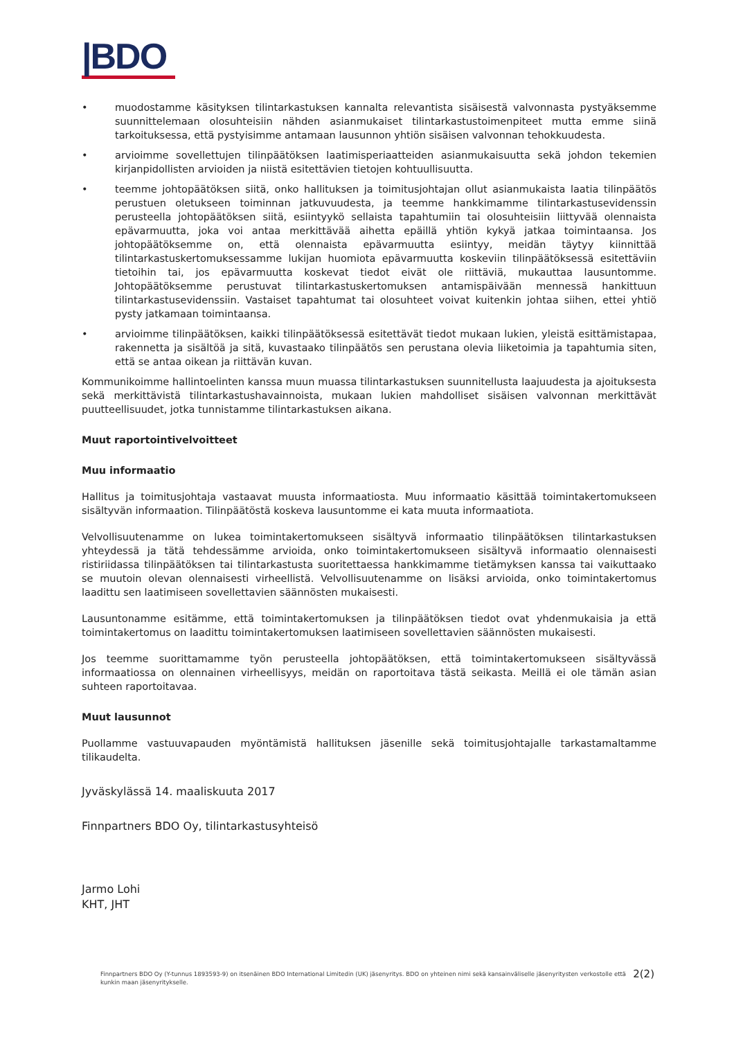|BDO
• muodostamme käsityksen tilintarkastuksen kannalta relevantista sisäisestä valvonnasta pystyäksemme suunnittelemaan olosuhteisiin nähden asianmukaiset tilintarkastustoimenpiteet mutta emme siinä tarkoituksessa, että pystyisimme antamaan lausunnon yhtiön sisäisen valvonnan tehokkuudesta.
• arvioimme sovellettujen tilinpäätöksen laatimisperiaatteiden asianmukaisuutta sekä johdon tekemien kirjanpidollisten arvioiden ja niistä esitettävien tietojen kohtuullisuutta.
• teemme johtopäätöksen siitä, onko hallituksen ja toimitusjohtajan ollut asianmukaista laatia tilinpäätös perustuen oletukseen toiminnan jatkuvuudesta, ja teemme hankkimamme tilintarkastusevidenssin perusteella johtopäätöksen siitä, esiintyykö sellaista tapahtumiin tai olosuhteisiin liittyvää olennaista epävarmuutta, joka voi antaa merkittävää aihetta epäillä yhtiön kykyä jatkaa toimintaansa. Jos johtopäätöksemme on, että olennaista epävarmuutta esiintyy, meidän täytyy kiinnittää tilintarkastuskertomuksessamme lukijan huomiota epävarmuutta koskeviin tilinpäätöksessä esitettäviin tietoihin tai, jos epävarmuutta koskevat tiedot eivät ole riittäviä, mukauttaa lausuntomme. Johtopäätöksemme perustuvat tilintarkastuskertomuksen antamispäivään mennessä hankittuun tilintarkastusevidenssiin. Vastaiset tapahtumat tai olosuhteet voivat kuitenkin johtaa siihen, ettei yhtiö pysty jatkamaan toimintaansa.
• arvioimme tilinpäätöksen, kaikki tilinpäätöksessä esitettävät tiedot mukaan lukien, yleistä esittämistapaa, rakennetta ja sisältöä ja sitä, kuvastaako tilinpäätös sen perustana olevia liiketoimia ja tapahtumia siten, että se antaa oikean ja riittävän kuvan.
Kommunikoimme hallintoelinten kanssa muun muassa tilintarkastuksen suunnitellusta laajuudesta ja ajoituksesta sekä merkittävistä tilintarkastushavainnoista, mukaan lukien mahdolliset sisäisen valvonnan merkittävät puutteellisuudet, jotka tunnistamme tilintarkastuksen aikana.
Muut raportointivelvoitteet
Muu informaatio
Hallitus ja toimitusjohtaja vastaavat muusta informaatiosta. Muu informaatio käsittää toimintakertomukseen sisältyvän informaation. Tilinpäätöstä koskeva lausuntomme ei kata muuta informaatiota.
Velvollisuutenamme on lukea toimintakertomukseen sisältyvä informaatio tilinpäätöksen tilintarkastuksen yhteydessä ja tätä tehdessämme arvioida, onko toimintakertomukseen sisältyvä informaatio olennaisesti ristiriidassa tilinpäätöksen tai tilintarkastusta suoritettaessa hankkimamme tietämyksen kanssa tai vaikuttaako se muutoin olevan olennaisesti virheellistä. Velvollisuutenamme on lisäksi arvioida, onko toimintakertomus laadittu sen laatimiseen sovellettavien säännösten mukaisesti.
Lausuntonamme esitämme, että toimintakertomuksen ja tilinpäätöksen tiedot ovat yhdenmukaisia ja että toimintakertomus on laadittu toimintakertomuksen laatimiseen sovellettavien säännösten mukaisesti.
Jos teemme suorittamamme työn perusteella johtopäätöksen, että toimintakertomukseen sisältyvässä informaatiossa on olennainen virheellisyys, meidän on raportoitava tästä seikasta. Meillä ei ole tämän asian suhteen raportoitavaa.
Muut lausunnot
Puollamme vastuuvapauden myöntämistä hallituksen jäsenille sekä toimitusjohtajalle tarkastamaltamme tilikaudelta.
Jyväskylässä 14. maaliskuuta 2017
Finnpartners BDO Oy, tilintarkastusyhteisö
Jarmo Lohi
KHT, JHT
Finnpartners BDO Oy (Y-tunnus 1893593-9) on itsenäinen BDO International Limitedin (UK) jäsenyritys. BDO on yhteinen nimi sekä kansainväliselle jäsenyritysten verkostolle että kunkin maan jäsenyritykselle. 2(2)